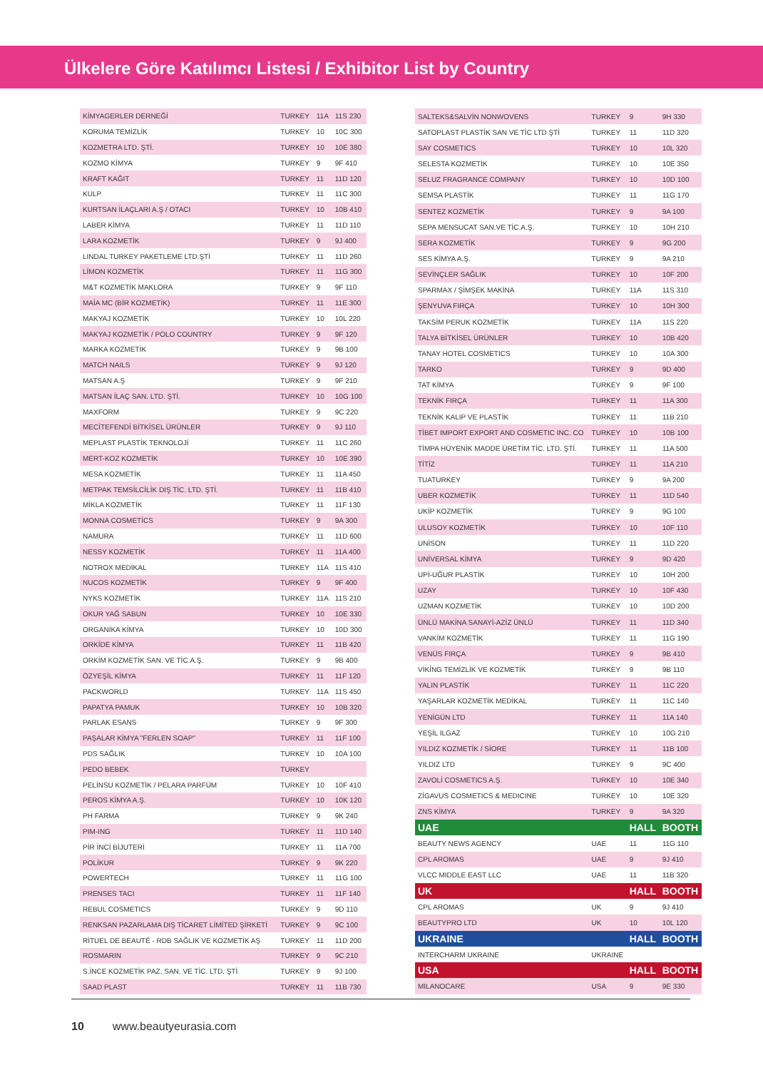Ülkelere Göre Katılımcı Listesi / Exhibitor List by Country
| KİMYAGERLER DERNEĞİ | TURKEY | 11A | 11S 230 |
| KORUMA TEMİZLİK | TURKEY | 10 | 10C 300 |
| KOZMETRA LTD. ŞTİ. | TURKEY | 10 | 10E 380 |
| KOZMO KİMYA | TURKEY | 9 | 9F 410 |
| KRAFT KAĞIT | TURKEY | 11 | 11D 120 |
| KULP | TURKEY | 11 | 11C 300 |
| KURTSAN İLAÇLARI A.Ş / OTACI | TURKEY | 10 | 10B 410 |
| LABER KİMYA | TURKEY | 11 | 11D 110 |
| LARA KOZMETİK | TURKEY | 9 | 9J 400 |
| LINDAL TURKEY PAKETLEME LTD.ŞTİ | TURKEY | 11 | 11D 260 |
| LİMON KOZMETİK | TURKEY | 11 | 11G 300 |
| M&T KOZMETİK MAKLORA | TURKEY | 9 | 9F 110 |
| MAİA MC (BİR KOZMETİK) | TURKEY | 11 | 11E 300 |
| MAKYAJ KOZMETİK | TURKEY | 10 | 10L 220 |
| MAKYAJ KOZMETİK / POLO COUNTRY | TURKEY | 9 | 9F 120 |
| MARKA KOZMETİK | TURKEY | 9 | 9B 100 |
| MATCH NAILS | TURKEY | 9 | 9J 120 |
| MATSAN A.Ş | TURKEY | 9 | 9F 210 |
| MATSAN İLAÇ SAN. LTD. ŞTİ. | TURKEY | 10 | 10G 100 |
| MAXFORM | TURKEY | 9 | 9C 220 |
| MECİTEFENDİ BİTKİSEL ÜRÜNLER | TURKEY | 9 | 9J 110 |
| MEPLAST PLASTİK TEKNOLOJİ | TURKEY | 11 | 11C 260 |
| MERT-KOZ KOZMETİK | TURKEY | 10 | 10E 390 |
| MESA KOZMETİK | TURKEY | 11 | 11A 450 |
| METPAK TEMSİLCİLİK DIŞ TİC. LTD. ŞTİ. | TURKEY | 11 | 11B 410 |
| MİKLA KOZMETİK | TURKEY | 11 | 11F 130 |
| MONNA COSMETİCS | TURKEY | 9 | 9A 300 |
| NAMURA | TURKEY | 11 | 11D 600 |
| NESSY KOZMETİK | TURKEY | 11 | 11A 400 |
| NOTROX MEDİKAL | TURKEY | 11A | 11S 410 |
| NUCOS KOZMETİK | TURKEY | 9 | 9F 400 |
| NYKS KOZMETİK | TURKEY | 11A | 11S 210 |
| OKUR YAĞ SABUN | TURKEY | 10 | 10E 330 |
| ORGANİKA KİMYA | TURKEY | 10 | 10D 300 |
| ORKİDE KİMYA | TURKEY | 11 | 11B 420 |
| ORKİM KOZMETİK SAN. VE TİC.A.Ş. | TURKEY | 9 | 9B 400 |
| ÖZYEŞİL KİMYA | TURKEY | 11 | 11F 120 |
| PACKWORLD | TURKEY | 11A | 11S 450 |
| PAPATYA PAMUK | TURKEY | 10 | 10B 320 |
| PARLAK ESANS | TURKEY | 9 | 9F 300 |
| PAŞALAR KİMYA "FERLEN SOAP" | TURKEY | 11 | 11F 100 |
| PDS SAĞLIK | TURKEY | 10 | 10A 100 |
| PEDO BEBEK | TURKEY | | |
| PELİNSU KOZMETİK / PELARA PARFÜM | TURKEY | 10 | 10F 410 |
| PEROS KİMYA A.Ş. | TURKEY | 10 | 10K 120 |
| PH FARMA | TURKEY | 9 | 9K 240 |
| PIM-ING | TURKEY | 11 | 11D 140 |
| PİR İNCİ BİJUTERİ | TURKEY | 11 | 11A 700 |
| POLİKUR | TURKEY | 9 | 9K 220 |
| POWERTECH | TURKEY | 11 | 11G 100 |
| PRENSES TACI | TURKEY | 11 | 11F 140 |
| REBUL COSMETICS | TURKEY | 9 | 9D 110 |
| RENKSAN PAZARLAMA DIŞ TİCARET LİMİTED ŞİRKETİ | TURKEY | 9 | 9C 100 |
| RİTUEL DE BEAUTÉ - RDB SAĞLIK VE KOZMETİK AŞ | TURKEY | 11 | 11D 200 |
| ROSMARIN | TURKEY | 9 | 9C 210 |
| S.İNCE KOZMETİK PAZ. SAN. VE TİC. LTD. ŞTİ | TURKEY | 9 | 9J 100 |
| SAAD PLAST | TURKEY | 11 | 11B 730 |
| SALTEKS&SALVİN NONWOVENS | TURKEY | 9 | 9H 330 |
| SATOPLAST PLASTİK SAN VE TİC LTD ŞTİ | TURKEY | 11 | 11D 320 |
| SAY COSMETICS | TURKEY | 10 | 10L 320 |
| SELESTA KOZMETİK | TURKEY | 10 | 10E 350 |
| SELUZ FRAGRANCE COMPANY | TURKEY | 10 | 10D 100 |
| SEMSA PLASTİK | TURKEY | 11 | 11G 170 |
| SENTEZ KOZMETİK | TURKEY | 9 | 9A 100 |
| SEPA MENSUCAT SAN.VE TİC.A.Ş. | TURKEY | 10 | 10H 210 |
| SERA KOZMETİK | TURKEY | 9 | 9G 200 |
| SES KİMYA A.Ş. | TURKEY | 9 | 9A 210 |
| SEVİNÇLER SAĞLIK | TURKEY | 10 | 10F 200 |
| SPARMAX / ŞİMŞEK MAKİNA | TURKEY | 11A | 11S 310 |
| ŞENYUVA FIRÇA | TURKEY | 10 | 10H 300 |
| TAKSİM PERUK KOZMETİK | TURKEY | 11A | 11S 220 |
| TALYA BİTKİSEL ÜRÜNLER | TURKEY | 10 | 10B 420 |
| TANAY HOTEL COSMETICS | TURKEY | 10 | 10A 300 |
| TARKO | TURKEY | 9 | 9D 400 |
| TAT KİMYA | TURKEY | 9 | 9F 100 |
| TEKNİK FIRÇA | TURKEY | 11 | 11A 300 |
| TEKNİK KALIP VE PLASTİK | TURKEY | 11 | 11B 210 |
| TİBET IMPORT EXPORT AND COSMETIC INC. CO | TURKEY | 10 | 10B 100 |
| TİMPA HÜYENİK MADDE ÜRETİM TİC. LTD. ŞTİ. | TURKEY | 11 | 11A 500 |
| TİTİZ | TURKEY | 11 | 11A 210 |
| TUATURKEY | TURKEY | 9 | 9A 200 |
| UBER KOZMETİK | TURKEY | 11 | 11D 540 |
| UKİP KOZMETİK | TURKEY | 9 | 9G 100 |
| ULUSOY KOZMETİK | TURKEY | 10 | 10F 110 |
| UNİSON | TURKEY | 11 | 11D 220 |
| UNİVERSAL KİMYA | TURKEY | 9 | 9D 420 |
| UPİ-UĞUR PLASTİK | TURKEY | 10 | 10H 200 |
| UZAY | TURKEY | 10 | 10F 430 |
| UZMAN KOZMETİK | TURKEY | 10 | 10D 200 |
| ÜNLÜ MAKİNA SANAYİ-AZİZ ÜNLÜ | TURKEY | 11 | 11D 340 |
| VANKİM KOZMETİK | TURKEY | 11 | 11G 190 |
| VENÜS FIRÇA | TURKEY | 9 | 9B 410 |
| VİKİNG TEMİZLİK VE KOZMETİK | TURKEY | 9 | 9B 110 |
| YALIN PLASTİK | TURKEY | 11 | 11C 220 |
| YAŞARLAR KOZMETİK MEDİKAL | TURKEY | 11 | 11C 140 |
| YENİGÜN LTD | TURKEY | 11 | 11A 140 |
| YEŞİL ILGAZ | TURKEY | 10 | 10G 210 |
| YILDIZ KOZMETİK / SİORE | TURKEY | 11 | 11B 100 |
| YILDIZ LTD | TURKEY | 9 | 9C 400 |
| ZAVOLİ COSMETICS A.Ş. | TURKEY | 10 | 10E 340 |
| ZİGAVUS COSMETICS & MEDICINE | TURKEY | 10 | 10E 320 |
| ZNS KİMYA | TURKEY | 9 | 9A 320 |
| UAE | | HALL | BOOTH |
| BEAUTY NEWS AGENCY | UAE | 11 | 11G 110 |
| CPL AROMAS | UAE | 9 | 9J 410 |
| VLCC MIDDLE EAST LLC | UAE | 11 | 11B 320 |
| UK | | HALL | BOOTH |
| CPL AROMAS | UK | 9 | 9J 410 |
| BEAUTYPRO LTD | UK | 10 | 10L 120 |
| UKRAINE | | HALL | BOOTH |
| INTERCHARM UKRAINE | UKRAINE | | |
| USA | | HALL | BOOTH |
| MILANOCARE | USA | 9 | 9E 330 |
10 www.beautyeurasia.com